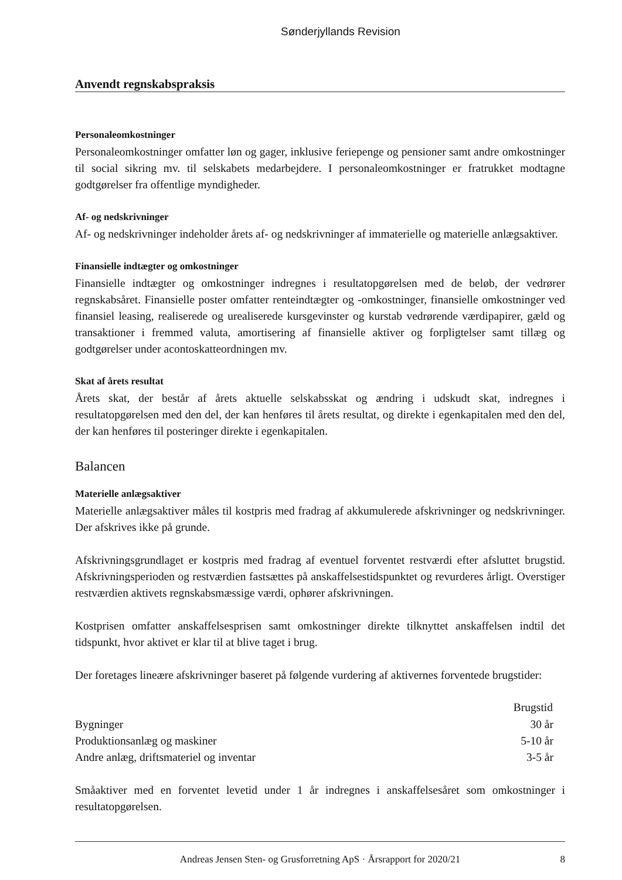Sønderjyllands Revision
Anvendt regnskabspraksis
Personaleomkostninger
Personaleomkostninger omfatter løn og gager, inklusive feriepenge og pensioner samt andre omkostninger til social sikring mv. til selskabets medarbejdere. I personaleomkostninger er fratrukket modtagne godtgørelser fra offentlige myndigheder.
Af- og nedskrivninger
Af- og nedskrivninger indeholder årets af- og nedskrivninger af immaterielle og materielle anlægsaktiver.
Finansielle indtægter og omkostninger
Finansielle indtægter og omkostninger indregnes i resultatopgørelsen med de beløb, der vedrører regnskabsåret. Finansielle poster omfatter renteindtægter og -omkostninger, finansielle omkostninger ved finansiel leasing, realiserede og urealiserede kursgevinster og kurstab vedrørende værdipapirer, gæld og transaktioner i fremmed valuta, amortisering af finansielle aktiver og forpligtelser samt tillæg og godtgørelser under acontoskatteordningen mv.
Skat af årets resultat
Årets skat, der består af årets aktuelle selskabsskat og ændring i udskudt skat, indregnes i resultatopgørelsen med den del, der kan henføres til årets resultat, og direkte i egenkapitalen med den del, der kan henføres til posteringer direkte i egenkapitalen.
Balancen
Materielle anlægsaktiver
Materielle anlægsaktiver måles til kostpris med fradrag af akkumulerede afskrivninger og nedskrivninger. Der afskrives ikke på grunde.
Afskrivningsgrundlaget er kostpris med fradrag af eventuel forventet restværdi efter afsluttet brugstid. Afskrivningsperioden og restværdien fastsættes på anskaffelsestidspunktet og revurderes årligt. Overstiger restværdien aktivets regnskabsmæssige værdi, ophører afskrivningen.
Kostprisen omfatter anskaffelsesprisen samt omkostninger direkte tilknyttet anskaffelsen indtil det tidspunkt, hvor aktivet er klar til at blive taget i brug.
Der foretages lineære afskrivninger baseret på følgende vurdering af aktivernes forventede brugstider:
| | Brugstid |
| --- | --- |
| Bygninger | 30 år |
| Produktionsanlæg og maskiner | 5-10 år |
| Andre anlæg, driftsmateriel og inventar | 3-5 år |
Småaktiver med en forventet levetid under 1 år indregnes i anskaffelsesåret som omkostninger i resultatopgørelsen.
Andreas Jensen Sten- og Grusforretning ApS · Årsrapport for 2020/21 8